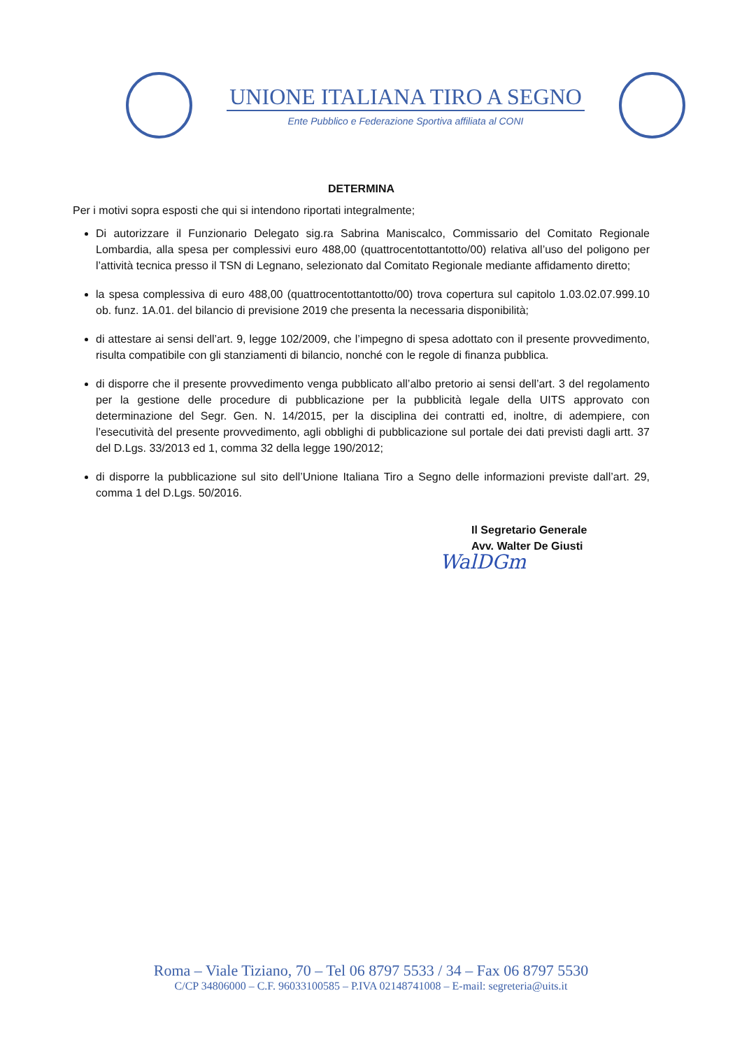UNIONE ITALIANA TIRO A SEGNO
Ente Pubblico e Federazione Sportiva affiliata al CONI
DETERMINA
Per i motivi sopra esposti che qui si intendono riportati integralmente;
Di autorizzare il Funzionario Delegato sig.ra Sabrina Maniscalco, Commissario del Comitato Regionale Lombardia, alla spesa per complessivi euro 488,00 (quattrocentottantotto/00) relativa all’uso del poligono per l’attività tecnica presso il TSN di Legnano, selezionato dal Comitato Regionale mediante affidamento diretto;
la spesa complessiva di euro 488,00 (quattrocentottantotto/00) trova copertura sul capitolo 1.03.02.07.999.10 ob. funz. 1A.01. del bilancio di previsione 2019 che presenta la necessaria disponibilità;
di attestare ai sensi dell’art. 9, legge 102/2009, che l’impegno di spesa adottato con il presente provvedimento, risulta compatibile con gli stanziamenti di bilancio, nonché con le regole di finanza pubblica.
di disporre che il presente provvedimento venga pubblicato all’albo pretorio ai sensi dell’art. 3 del regolamento per la gestione delle procedure di pubblicazione per la pubblicità legale della UITS approvato con determinazione del Segr. Gen. N. 14/2015, per la disciplina dei contratti ed, inoltre, di adempiere, con l’esecutività del presente provvedimento, agli obblighi di pubblicazione sul portale dei dati previsti dagli artt. 37 del D.Lgs. 33/2013 ed 1, comma 32 della legge 190/2012;
di disporre la pubblicazione sul sito dell’Unione Italiana Tiro a Segno delle informazioni previste dall’art. 29, comma 1 del D.Lgs. 50/2016.
Il Segretario Generale
Avv. Walter De Giusti
WalDGm
Roma – Viale Tiziano, 70 – Tel 06 8797 5533 / 34 – Fax 06 8797 5530
C/CP 34806000 – C.F. 96033100585 – P.IVA 02148741008 – E-mail: segreteria@uits.it